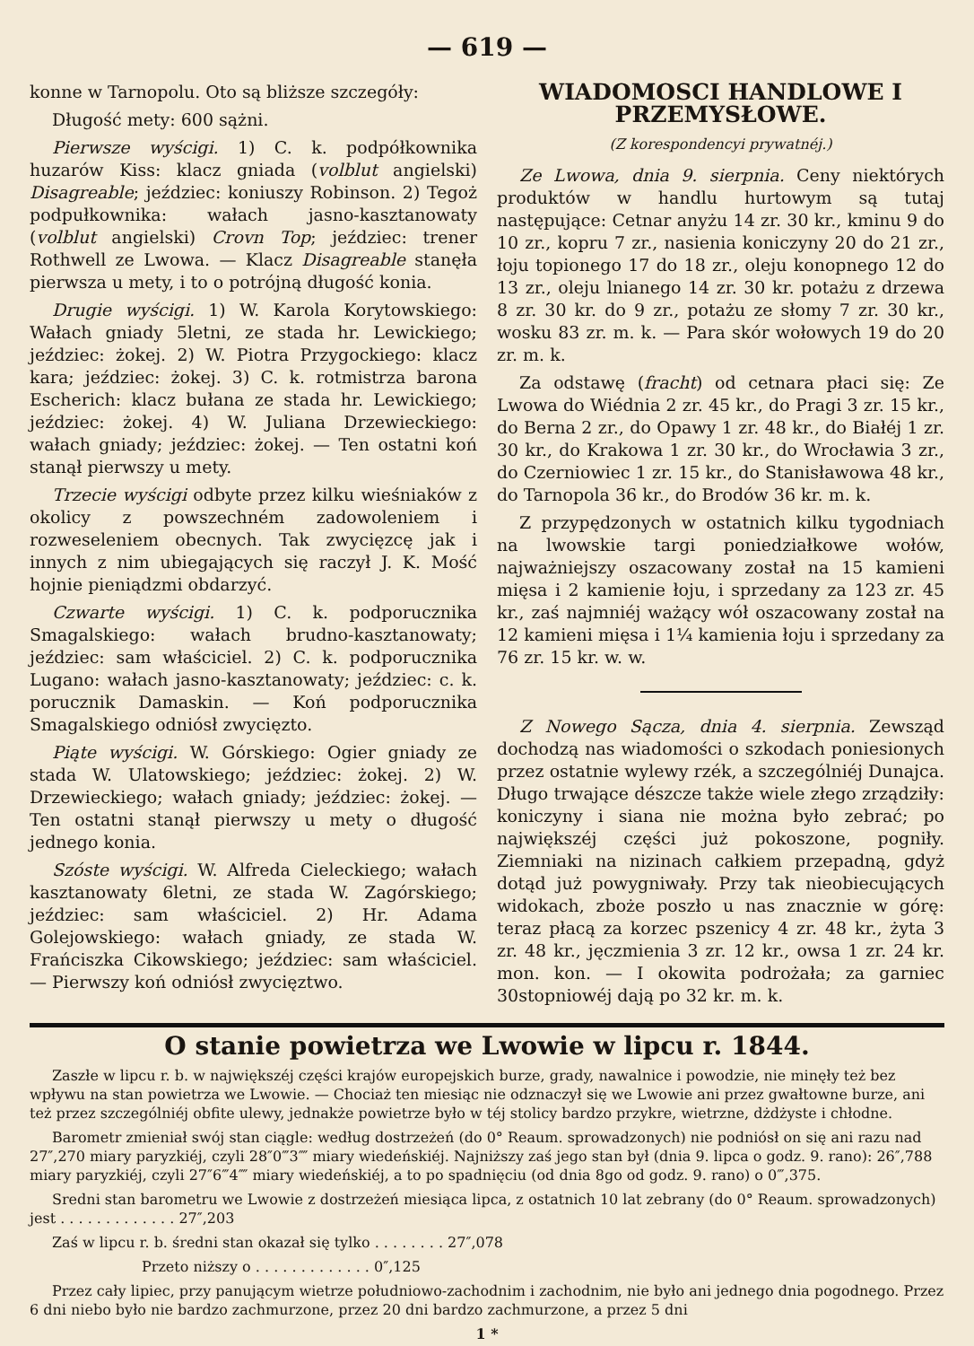— 619 —
konne w Tarnopolu. Oto są bliższe szczegóły:
Długość mety: 600 sążni.
Pierwsze wyścigi. 1) C. k. podpółkownika huzarów Kiss: klacz gniada (volblut angielski) Disagreable; jeździec: koniuszy Robinson. 2) Tegoż podpułkownika: wałach jasno-kasztanowaty (volblut angielski) Crovn Top; jeździec: trener Rothwell ze Lwowa. — Klacz Disagreable stanęła pierwsza u mety, i to o potrójną długość konia.
Drugie wyścigi. 1) W. Karola Korytowskiego: Wałach gniady 5letni, ze stada hr. Lewickiego; jeździec: żokej. 2) W. Piotra Przygockiego: klacz kara; jeździec: żokej. 3) C. k. rotmistrza barona Escherich: klacz bułana ze stada hr. Lewickiego; jeździec: żokej. 4) W. Juliana Drzewieckiego: wałach gniady; jeździec: żokej. — Ten ostatni koń stanął pierwszy u mety.
Trzecie wyścigi odbyte przez kilku wieśniaków z okolicy z powszechném zadowoleniem i rozweseleniem obecnych. Tak zwycięzcę jak i innych z nim ubiegających się raczył J. K. Mość hojnie pieniądzmi obdarzyć.
Czwarte wyścigi. 1) C. k. podporucznika Smagalskiego: wałach brudno-kasztanowaty; jeździec: sam właściciel. 2) C. k. podporucznika Lugano: wałach jasno-kasztanowaty; jeździec: c. k. porucznik Damaskin. — Koń podporucznika Smagalskiego odniósł zwycięzto.
Piąte wyścigi. W. Górskiego: Ogier gniady ze stada W. Ulatowskiego; jeździec: żokej. 2) W. Drzewieckiego; wałach gniady; jeździec: żokej. — Ten ostatni stanął pierwszy u mety o długość jednego konia.
Szóste wyścigi. W. Alfreda Cieleckiego; wałach kasztanowaty 6letni, ze stada W. Zagórskiego; jeździec: sam właściciel. 2) Hr. Adama Golejowskiego: wałach gniady, ze stada W. Frańciszka Cikowskiego; jeździec: sam właściciel. — Pierwszy koń odniósł zwycięztwo.
WIADOMOSCI HANDLOWE I PRZEMYSŁOWE.
(Z korespondencyi prywatnéj.)
Ze Lwowa, dnia 9. sierpnia. Ceny niektórych produktów w handlu hurtowym są tutaj następujące: Cetnar anyżu 14 zr. 30 kr., kminu 9 do 10 zr., kopru 7 zr., nasienia koniczyny 20 do 21 zr., łoju topionego 17 do 18 zr., oleju konopnego 12 do 13 zr., oleju lnianego 14 zr. 30 kr. potażu z drzewa 8 zr. 30 kr. do 9 zr., potażu ze słomy 7 zr. 30 kr., wosku 83 zr. m. k. — Para skór wołowych 19 do 20 zr. m. k.
Za odstawę (fracht) od cetnara płaci się: Ze Lwowa do Wiédnia 2 zr. 45 kr., do Pragi 3 zr. 15 kr., do Berna 2 zr., do Opawy 1 zr. 48 kr., do Białéj 1 zr. 30 kr., do Krakowa 1 zr. 30 kr., do Wrocławia 3 zr., do Czerniowiec 1 zr. 15 kr., do Stanisławowa 48 kr., do Tarnopola 36 kr., do Brodów 36 kr. m. k.
Z przypędzonych w ostatnich kilku tygodniach na lwowskie targi poniedziałkowe wołów, najważniejszy oszacowany został na 15 kamieni mięsa i 2 kamienie łoju, i sprzedany za 123 zr. 45 kr., zaś najmniéj ważący wół oszacowany został na 12 kamieni mięsa i 1¼ kamienia łoju i sprzedany za 76 zr. 15 kr. w. w.
Z Nowego Sącza, dnia 4. sierpnia. Zewsząd dochodzą nas wiadomości o szkodach poniesionych przez ostatnie wylewy rzék, a szczególniéj Dunajca. Długo trwające dészcze także wiele złego zrządziły: koniczyny i siana nie można było zebrać; po największéj części już pokoszone, pogniły. Ziemniaki na nizinach całkiem przepadną, gdyż dotąd już powygniwały. Przy tak nieobiecujących widokach, zboże poszło u nas znacznie w górę: teraz płacą za korzec pszenicy 4 zr. 48 kr., żyta 3 zr. 48 kr., jęczmienia 3 zr. 12 kr., owsa 1 zr. 24 kr. mon. kon. — I okowita podrożała; za garniec 30stopniowéj dają po 32 kr. m. k.
O stanie powietrza we Lwowie w lipcu r. 1844.
Zaszłe w lipcu r. b. w największéj części krajów europejskich burze, grady, nawalnice i powodzie, nie minęły też bez wpływu na stan powietrza we Lwowie. — Chociaż ten miesiąc nie odznaczył się we Lwowie ani przez gwałtowne burze, ani też przez szczególniéj obfite ulewy, jednakże powietrze było w téj stolicy bardzo przykre, wietrzne, dżdżyste i chłodne.
Barometr zmieniał swój stan ciągle: według dostrzeżeń (do 0° Reaum. sprowadzonych) nie podniósł on się ani razu nad 27″,270 miary paryzkiéj, czyli 28″0‴3⁗ miary wiedeńskiéj. Najniższy zaś jego stan był (dnia 9. lipca o godz. 9. rano): 26″,788 miary paryzkiéj, czyli 27″6‴4⁗ miary wiedeńskiéj, a to po spadnięciu (od dnia 8go od godz. 9. rano) o 0‴,375.
Sredni stan barometru we Lwowie z dostrzeżeń miesiąca lipca, z ostatnich 10 lat zebrany (do 0° Reaum. sprowadzonych) jest . . . . . . . . . . . . . 27″,203
Zaś w lipcu r. b. średni stan okazał się tylko . . . . . . . . 27″,078
Przeto niższy o . . . . . . . . . . . . . 0″,125
Przez cały lipiec, przy panującym wietrze południowo-zachodnim i zachodnim, nie było ani jednego dnia pogodnego. Przez 6 dni niebo było nie bardzo zachmurzone, przez 20 dni bardzo zachmurzone, a przez 5 dni
1 *